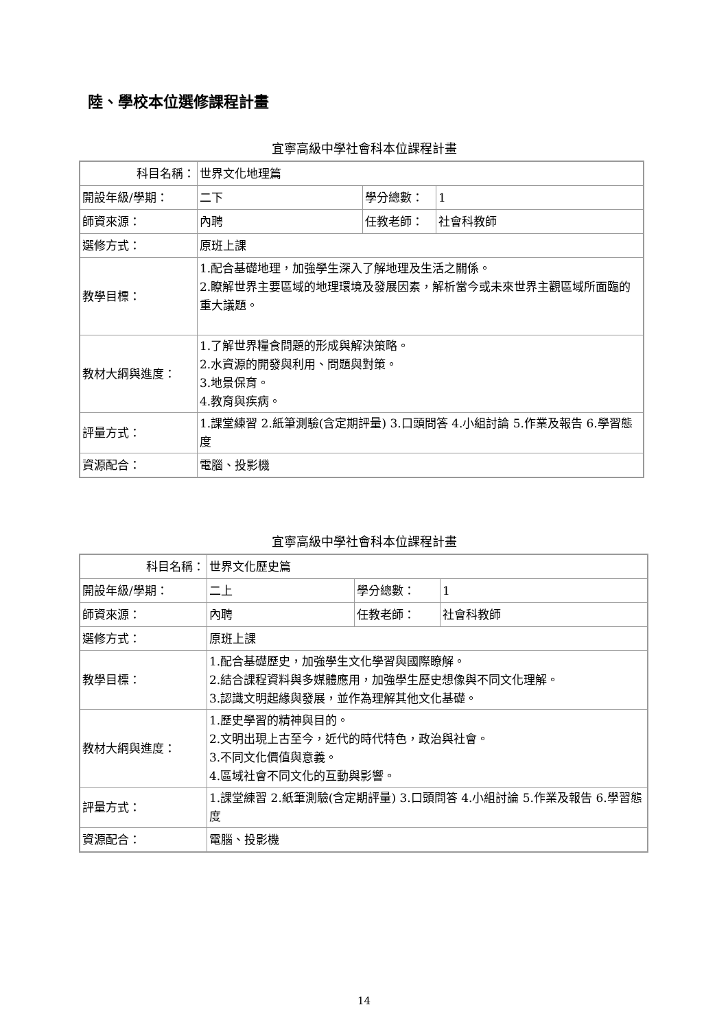陸、學校本位選修課程計畫
宜寧高級中學社會科本位課程計畫
| 科目名稱： | 世界文化地理篇 | | |
| 開設年級/學期： | 二下 | 學分總數： | 1 |
| 師資來源： | 內聘 | 任教老師： | 社會科教師 |
| 選修方式： | 原班上課 | | |
| 教學目標： | 1.配合基礎地理，加強學生深入了解地理及生活之關係。 2.瞭解世界主要區域的地理環境及發展因素，解析當今或未來世界主觀區域所面臨的重大議題。 | | |
| 教材大綱與進度： | 1.了解世界糧食問題的形成與解決策略。 2.水資源的開發與利用、問題與對策。 3.地景保育。 4.教育與疾病。 | | |
| 評量方式： | 1.課堂練習 2.紙筆測驗(含定期評量) 3.口頭問答 4.小組討論 5.作業及報告 6.學習態度 | | |
| 資源配合： | 電腦、投影機 | | |
宜寧高級中學社會科本位課程計畫
| 科目名稱： | 世界文化歷史篇 | | |
| 開設年級/學期： | 二上 | 學分總數： | 1 |
| 師資來源： | 內聘 | 任教老師： | 社會科教師 |
| 選修方式： | 原班上課 | | |
| 教學目標： | 1.配合基礎歷史，加強學生文化學習與國際瞭解。 2.結合課程資料與多媒體應用，加強學生歷史想像與不同文化理解。 3.認識文明起緣與發展，並作為理解其他文化基礎。 | | |
| 教材大綱與進度： | 1.歷史學習的精神與目的。 2.文明出現上古至今，近代的時代特色，政治與社會。 3.不同文化價值與意義。 4.區域社會不同文化的互動與影響。 | | |
| 評量方式： | 1.課堂練習 2.紙筆測驗(含定期評量) 3.口頭問答 4.小組討論 5.作業及報告 6.學習態度 | | |
| 資源配合： | 電腦、投影機 | | |
14